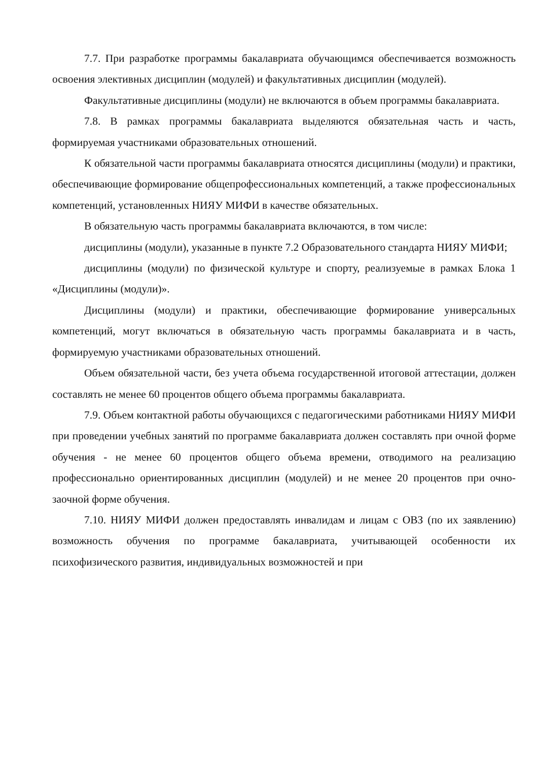7.7. При разработке программы бакалавриата обучающимся обеспечивается возможность освоения элективных дисциплин (модулей) и факультативных дисциплин (модулей).
Факультативные дисциплины (модули) не включаются в объем программы бакалавриата.
7.8. В рамках программы бакалавриата выделяются обязательная часть и часть, формируемая участниками образовательных отношений.
К обязательной части программы бакалавриата относятся дисциплины (модули) и практики, обеспечивающие формирование общепрофессиональных компетенций, а также профессиональных компетенций, установленных НИЯУ МИФИ в качестве обязательных.
В обязательную часть программы бакалавриата включаются, в том числе:
дисциплины (модули), указанные в пункте 7.2 Образовательного стандарта НИЯУ МИФИ;
дисциплины (модули) по физической культуре и спорту, реализуемые в рамках Блока 1 «Дисциплины (модули)».
Дисциплины (модули) и практики, обеспечивающие формирование универсальных компетенций, могут включаться в обязательную часть программы бакалавриата и в часть, формируемую участниками образовательных отношений.
Объем обязательной части, без учета объема государственной итоговой аттестации, должен составлять не менее 60 процентов общего объема программы бакалавриата.
7.9. Объем контактной работы обучающихся с педагогическими работниками НИЯУ МИФИ при проведении учебных занятий по программе бакалавриата должен составлять при очной форме обучения - не менее 60 процентов общего объема времени, отводимого на реализацию профессионально ориентированных дисциплин (модулей) и не менее 20 процентов при очно-заочной форме обучения.
7.10. НИЯУ МИФИ должен предоставлять инвалидам и лицам с ОВЗ (по их заявлению) возможность обучения по программе бакалавриата, учитывающей особенности их психофизического развития, индивидуальных возможностей и при